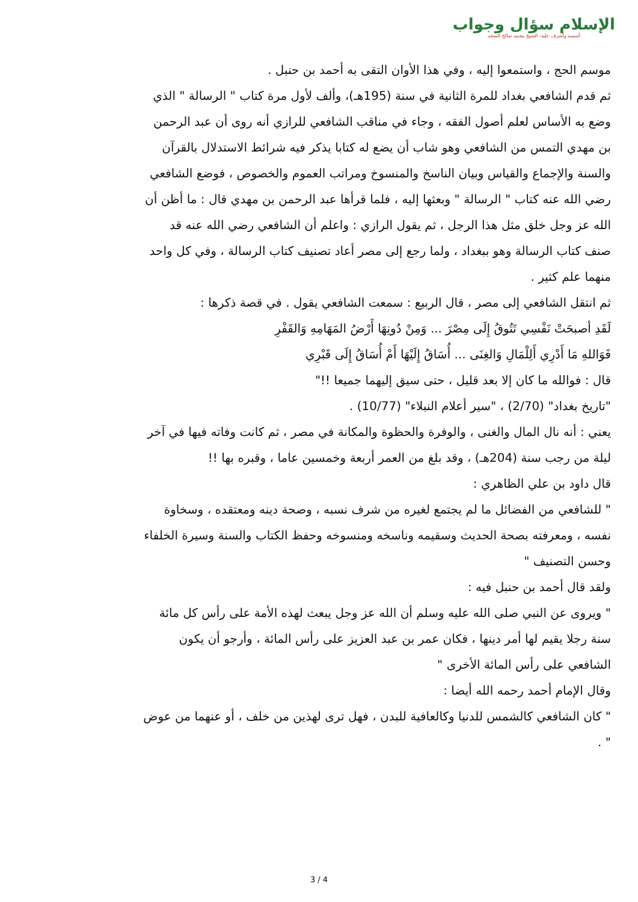الإسلام سؤال وجواب
أسسه وأشرف عليه: الشيخ محمد صالح المنجد
موسم الحج ، واستمعوا إليه ، وفي هذا الأوان التقى به أحمد بن حنبل .
ثم قدم الشافعي بغداد للمرة الثانية في سنة (195هـ)، وألف لأول مرة كتاب " الرسالة " الذي وضع به الأساس لعلم أصول الفقه ، وجاء في مناقب الشافعي للرازي أنه روى أن عبد الرحمن بن مهدي التمس من الشافعي وهو شاب أن يضع له كتابا يذكر فيه شرائط الاستدلال بالقرآن والسنة والإجماع والقياس وبيان الناسخ والمنسوخ ومراتب العموم والخصوص ، فوضع الشافعي رضي الله عنه كتاب " الرسالة " وبعثها إليه ، فلما قرأها عبد الرحمن بن مهدي قال : ما أظن أن الله عز وجل خلق مثل هذا الرجل ، ثم يقول الرازي : واعلم أن الشافعي رضي الله عنه قد صنف كتاب الرسالة وهو ببغداد ، ولما رجع إلى مصر أعاد تصنيف كتاب الرسالة ، وفي كل واحد منهما علم كثير .
ثم انتقل الشافعي إلى مصر ، قال الربيع : سمعت الشافعي يقول . في قصة ذكرها :
لَقَدِ أصبحَتْ نَفْسِي تَتُوقُ إِلَى مِصْرَ ... وَمِنْ دُونِهَا أَرْضُ المَهَامِهِ وَالقَفْرِ
فَوَاللهِ مَا أَدْرِي أَلِلْمَالِ وَالغِنَى ... أُسَاقُ إِلَيْهَا أَمْ أُسَاقُ إِلَى قَبْرِي
قال : فوالله ما كان إلا بعد قليل ، حتى سيق إليهما جميعا !!"
"تاريخ بغداد" (2/70) ، "سير أعلام النبلاء" (10/77) .
يعني : أنه نال المال والغنى ، والوفرة والحظوة والمكانة في مصر ، ثم كانت وفاته فيها في آخر ليلة من رجب سنة (204هـ) ، وقد بلغ من العمر أربعة وخمسين عاما ، وقبره بها !!
قال داود بن علي الظاهري :
" للشافعي من الفضائل ما لم يجتمع لغيره من شرف نسبه ، وصحة دينه ومعتقده ، وسخاوة نفسه ، ومعرفته بصحة الحديث وسقيمه وناسخه ومنسوخه وحفظ الكتاب والسنة وسيرة الخلفاء وحسن التصنيف "
ولقد قال أحمد بن حنبل فيه :
" ويروى عن النبي صلى الله عليه وسلم أن الله عز وجل يبعث لهذه الأمة على رأس كل مائة سنة رجلا يقيم لها أمر دينها ، فكان عمر بن عبد العزيز على رأس المائة ، وأرجو أن يكون الشافعي على رأس المائة الأخرى "
وقال الإمام أحمد رحمه الله أيضا :
" كان الشافعي كالشمس للدنيا وكالعافية للبدن ، فهل ترى لهذين من خلف ، أو عنهما من عوض " .
3 / 4